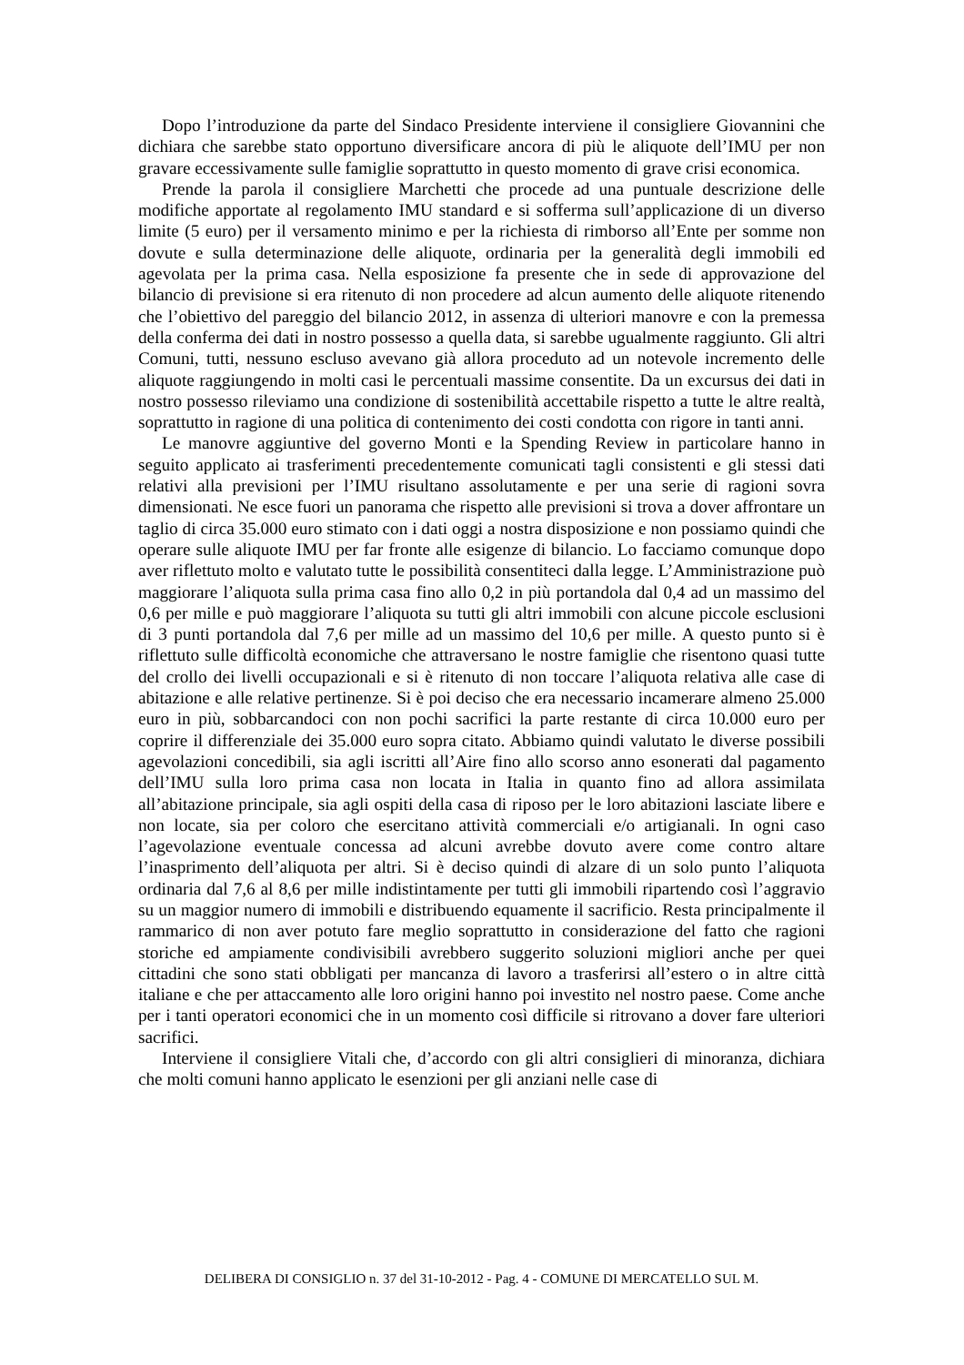Dopo l’introduzione da parte del Sindaco Presidente interviene il consigliere Giovannini che dichiara che sarebbe stato opportuno diversificare ancora di più le aliquote dell’IMU per non gravare eccessivamente sulle famiglie soprattutto in questo momento di grave crisi economica.
Prende la parola il consigliere Marchetti che procede ad una puntuale descrizione delle modifiche apportate al regolamento IMU standard e si sofferma sull’applicazione di un diverso limite (5 euro) per il versamento minimo e per la richiesta di rimborso all’Ente per somme non dovute e sulla determinazione delle aliquote, ordinaria per la generalità degli immobili ed agevolata per la prima casa. Nella esposizione fa presente che in sede di approvazione del bilancio di previsione si era ritenuto di non procedere ad alcun aumento delle aliquote ritenendo che l’obiettivo del pareggio del bilancio 2012, in assenza di ulteriori manovre e con la premessa della conferma dei dati in nostro possesso a quella data, si sarebbe ugualmente raggiunto. Gli altri Comuni, tutti, nessuno escluso avevano già allora proceduto ad un notevole incremento delle aliquote raggiungendo in molti casi le percentuali massime consentite. Da un excursus dei dati in nostro possesso rileviamo una condizione di sostenibilità accettabile rispetto a tutte le altre realtà, soprattutto in ragione di una politica di contenimento dei costi condotta con rigore in tanti anni.
Le manovre aggiuntive del governo Monti e la Spending Review in particolare hanno in seguito applicato ai trasferimenti precedentemente comunicati tagli consistenti e gli stessi dati relativi alla previsioni per l’IMU risultano assolutamente e per una serie di ragioni sovra dimensionati. Ne esce fuori un panorama che rispetto alle previsioni si trova a dover affrontare un taglio di circa 35.000 euro stimato con i dati oggi a nostra disposizione e non possiamo quindi che operare sulle aliquote IMU per far fronte alle esigenze di bilancio. Lo facciamo comunque dopo aver riflettuto molto e valutato tutte le possibilità consentiteci dalla legge. L’Amministrazione può maggiorare l’aliquota sulla prima casa fino allo 0,2 in più portandola dal 0,4 ad un massimo del 0,6 per mille e può maggiorare l’aliquota su tutti gli altri immobili con alcune piccole esclusioni di 3 punti portandola dal 7,6 per mille ad un massimo del 10,6 per mille. A questo punto si è riflettuto sulle difficoltà economiche che attraversano le nostre famiglie che risentono quasi tutte del crollo dei livelli occupazionali e si è ritenuto di non toccare l’aliquota relativa alle case di abitazione e alle relative pertinenze. Si è poi deciso che era necessario incamerare almeno 25.000 euro in più, sobbarcandoci con non pochi sacrifici la parte restante di circa 10.000 euro per coprire il differenziale dei 35.000 euro sopra citato. Abbiamo quindi valutato le diverse possibili agevolazioni concedibili, sia agli iscritti all’Aire fino allo scorso anno esonerati dal pagamento dell’IMU sulla loro prima casa non locata in Italia in quanto fino ad allora assimilata all’abitazione principale, sia agli ospiti della casa di riposo per le loro abitazioni lasciate libere e non locate, sia per coloro che esercitano attività commerciali e/o artigianali. In ogni caso l’agevolazione eventuale concessa ad alcuni avrebbe dovuto avere come contro altare l’inasprimento dell’aliquota per altri. Si è deciso quindi di alzare di un solo punto l’aliquota ordinaria dal 7,6 al 8,6 per mille indistintamente per tutti gli immobili ripartendo così l’aggravio su un maggior numero di immobili e distribuendo equamente il sacrificio. Resta principalmente il rammarico di non aver potuto fare meglio soprattutto in considerazione del fatto che ragioni storiche ed ampiamente condivisibili avrebbero suggerito soluzioni migliori anche per quei cittadini che sono stati obbligati per mancanza di lavoro a trasferirsi all’estero o in altre città italiane e che per attaccamento alle loro origini hanno poi investito nel nostro paese. Come anche per i tanti operatori economici che in un momento così difficile si ritrovano a dover fare ulteriori sacrifici.
Interviene il consigliere Vitali che, d’accordo con gli altri consiglieri di minoranza, dichiara che molti comuni hanno applicato le esenzioni per gli anziani nelle case di
DELIBERA DI CONSIGLIO n. 37 del 31-10-2012 - Pag. 4 - COMUNE DI MERCATELLO SUL M.